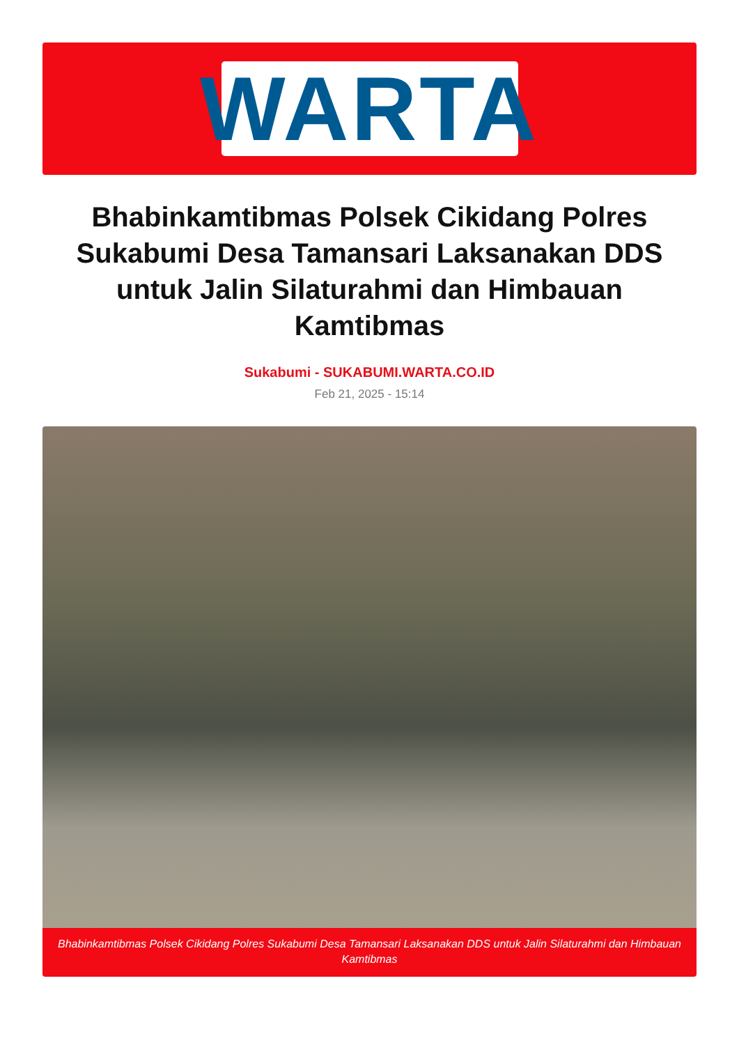WARTA
Bhabinkamtibmas Polsek Cikidang Polres Sukabumi Desa Tamansari Laksanakan DDS untuk Jalin Silaturahmi dan Himbauan Kamtibmas
Sukabumi - SUKABUMI.WARTA.CO.ID
Feb 21, 2025 - 15:14
Bhabinkamtibmas Polsek Cikidang Polres Sukabumi Desa Tamansari Laksanakan DDS untuk Jalin Silaturahmi dan Himbauan Kamtibmas